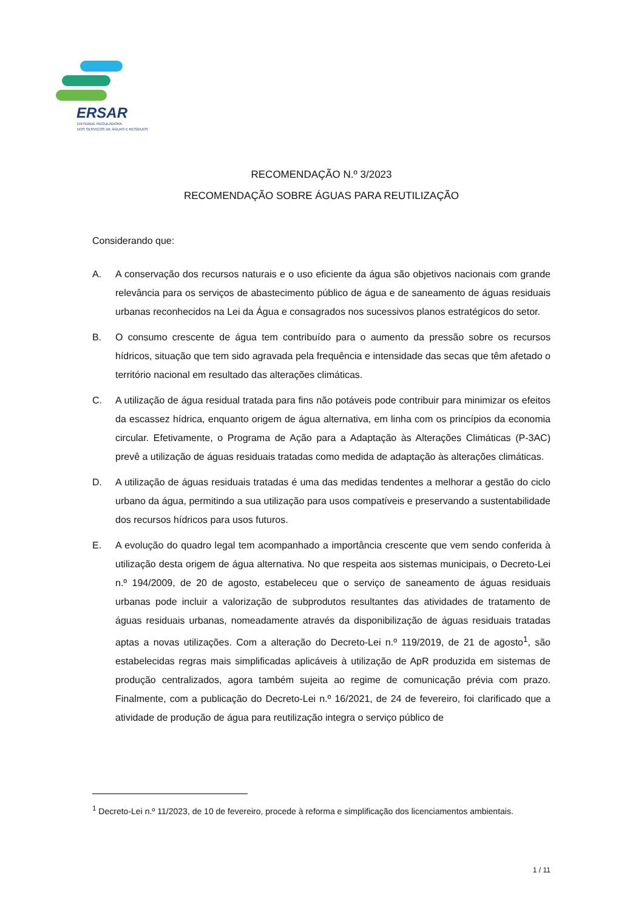ERSAR
ENTIDADE REGULADORA
DOS SERVIÇOS DE ÁGUAS E RESÍDUOS
RECOMENDAÇÃO N.º 3/2023
RECOMENDAÇÃO SOBRE ÁGUAS PARA REUTILIZAÇÃO
Considerando que:
A. A conservação dos recursos naturais e o uso eficiente da água são objetivos nacionais com grande relevância para os serviços de abastecimento público de água e de saneamento de águas residuais urbanas reconhecidos na Lei da Água e consagrados nos sucessivos planos estratégicos do setor.
B. O consumo crescente de água tem contribuído para o aumento da pressão sobre os recursos hídricos, situação que tem sido agravada pela frequência e intensidade das secas que têm afetado o território nacional em resultado das alterações climáticas.
C. A utilização de água residual tratada para fins não potáveis pode contribuir para minimizar os efeitos da escassez hídrica, enquanto origem de água alternativa, em linha com os princípios da economia circular. Efetivamente, o Programa de Ação para a Adaptação às Alterações Climáticas (P-3AC) prevê a utilização de águas residuais tratadas como medida de adaptação às alterações climáticas.
D. A utilização de águas residuais tratadas é uma das medidas tendentes a melhorar a gestão do ciclo urbano da água, permitindo a sua utilização para usos compatíveis e preservando a sustentabilidade dos recursos hídricos para usos futuros.
E. A evolução do quadro legal tem acompanhado a importância crescente que vem sendo conferida à utilização desta origem de água alternativa. No que respeita aos sistemas municipais, o Decreto-Lei n.º 194/2009, de 20 de agosto, estabeleceu que o serviço de saneamento de águas residuais urbanas pode incluir a valorização de subprodutos resultantes das atividades de tratamento de águas residuais urbanas, nomeadamente através da disponibilização de águas residuais tratadas aptas a novas utilizações. Com a alteração do Decreto-Lei n.º 119/2019, de 21 de agosto<sup>1</sup>, são estabelecidas regras mais simplificadas aplicáveis à utilização de ApR produzida em sistemas de produção centralizados, agora também sujeita ao regime de comunicação prévia com prazo. Finalmente, com a publicação do Decreto-Lei n.º 16/2021, de 24 de fevereiro, foi clarificado que a atividade de produção de água para reutilização integra o serviço público de
<sup>1</sup> Decreto-Lei n.º 11/2023, de 10 de fevereiro, procede à reforma e simplificação dos licenciamentos ambientais.
1 / 11